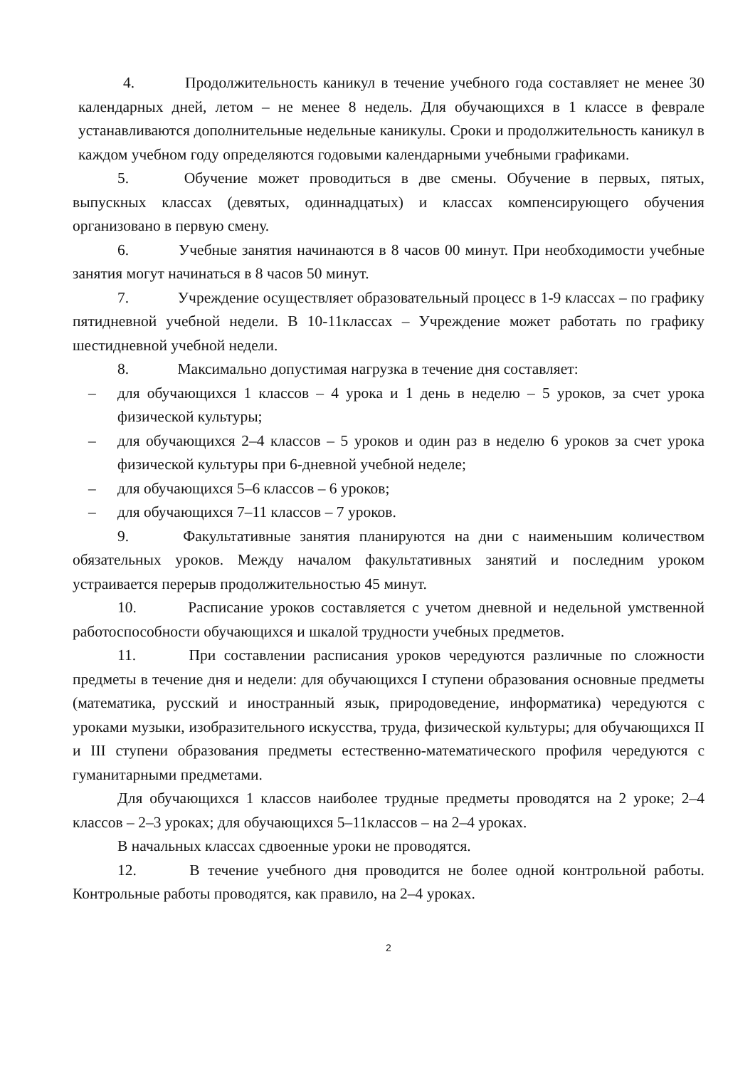4. Продолжительность каникул в течение учебного года составляет не менее 30 календарных дней, летом – не менее 8 недель. Для обучающихся в 1 классе в феврале устанавливаются дополнительные недельные каникулы. Сроки и продолжительность каникул в каждом учебном году определяются годовыми календарными учебными графиками.
5. Обучение может проводиться в две смены. Обучение в первых, пятых, выпускных классах (девятых, одиннадцатых) и классах компенсирующего обучения организовано в первую смену.
6. Учебные занятия начинаются в 8 часов 00 минут. При необходимости учебные занятия могут начинаться в 8 часов 50 минут.
7. Учреждение осуществляет образовательный процесс в 1-9 классах – по графику пятидневной учебной недели. В 10-11классах – Учреждение может работать по графику шестидневной учебной недели.
8. Максимально допустимая нагрузка в течение дня составляет:
– для обучающихся 1 классов – 4 урока и 1 день в неделю – 5 уроков, за счет урока физической культуры;
– для обучающихся 2–4 классов – 5 уроков и один раз в неделю 6 уроков за счет урока физической культуры при 6-дневной учебной неделе;
– для обучающихся 5–6 классов – 6 уроков;
– для обучающихся 7–11 классов – 7 уроков.
9. Факультативные занятия планируются на дни с наименьшим количеством обязательных уроков. Между началом факультативных занятий и последним уроком устраивается перерыв продолжительностью 45 минут.
10. Расписание уроков составляется с учетом дневной и недельной умственной работоспособности обучающихся и шкалой трудности учебных предметов.
11. При составлении расписания уроков чередуются различные по сложности предметы в течение дня и недели: для обучающихся I ступени образования основные предметы (математика, русский и иностранный язык, природоведение, информатика) чередуются с уроками музыки, изобразительного искусства, труда, физической культуры; для обучающихся II и III ступени образования предметы естественно-математического профиля чередуются с гуманитарными предметами.
Для обучающихся 1 классов наиболее трудные предметы проводятся на 2 уроке; 2–4 классов – 2–3 уроках; для обучающихся 5–11классов – на 2–4 уроках.
В начальных классах сдвоенные уроки не проводятся.
12. В течение учебного дня проводится не более одной контрольной работы. Контрольные работы проводятся, как правило, на 2–4 уроках.
2